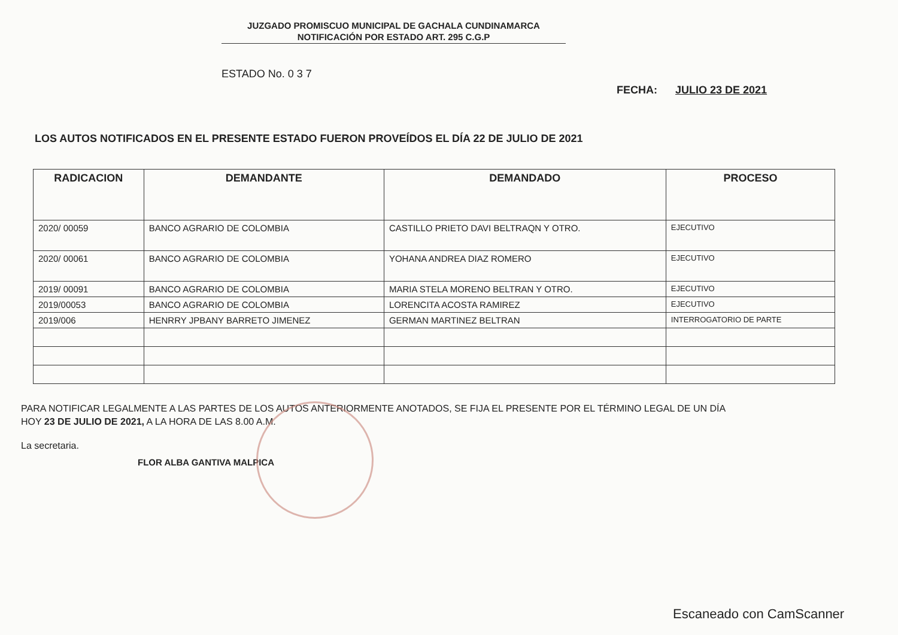JUZGADO PROMISCUO MUNICIPAL DE GACHALA CUNDINAMARCA
NOTIFICACIÓN POR ESTADO ART. 295 C.G.P
ESTADO No. 0 3 7
FECHA: JULIO 23 DE 2021
LOS AUTOS NOTIFICADOS EN EL PRESENTE ESTADO FUERON PROVEÍDOS EL DÍA 22 DE JULIO DE 2021
| RADICACION | DEMANDANTE | DEMANDADO | PROCESO |
| --- | --- | --- | --- |
| 2020/ 00059 | BANCO AGRARIO DE COLOMBIA | CASTILLO PRIETO DAVI BELTRAQN Y OTRO. | EJECUTIVO |
| 2020/ 00061 | BANCO AGRARIO DE COLOMBIA | YOHANA ANDREA DIAZ ROMERO | EJECUTIVO |
| 2019/ 00091 | BANCO AGRARIO DE COLOMBIA | MARIA STELA MORENO BELTRAN Y OTRO. | EJECUTIVO |
| 2019/00053 | BANCO AGRARIO DE COLOMBIA | LORENCITA ACOSTA RAMIREZ | EJECUTIVO |
| 2019/006 | HENRRY JPBANY BARRETO JIMENEZ | GERMAN MARTINEZ BELTRAN | INTERROGATORIO DE PARTE |
PARA NOTIFICAR LEGALMENTE A LAS PARTES DE LOS AUTOS ANTERIORMENTE ANOTADOS, SE FIJA EL PRESENTE POR EL TÉRMINO LEGAL DE UN DÍA
HOY 23 DE JULIO DE 2021, A LA HORA DE LAS 8.00 A.M.
La secretaria.
FLOR ALBA GANTIVA MALPICA
Escaneado con CamScanner